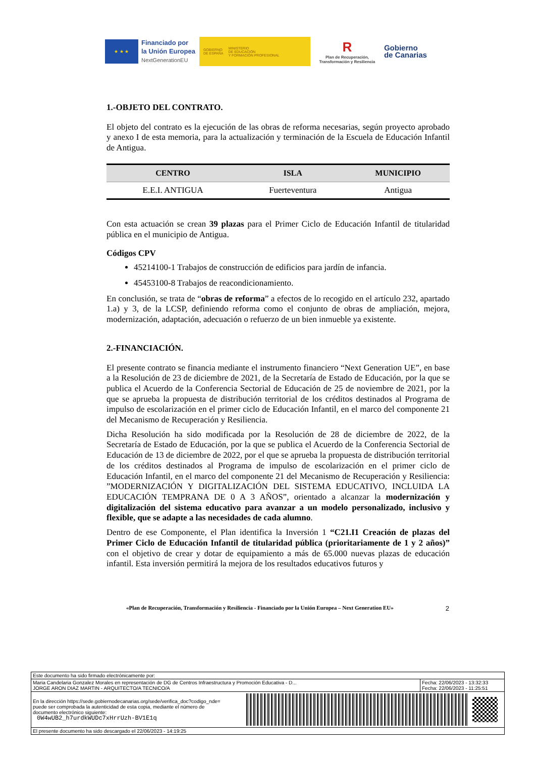★ ★ ★
Financiado por
la Unión Europea
NextGenerationEU
GOBIERNO
DE ESPAÑA
MINISTERIO
DE EDUCACIÓN
Y FORMACIÓN PROFESIONAL
R
Plan de Recuperación,
Transformación y Resiliencia
Gobierno
de Canarias
1.-OBJETO DEL CONTRATO.
El objeto del contrato es la ejecución de las obras de reforma necesarias, según proyecto aprobado y anexo I de esta memoria, para la actualización y terminación de la Escuela de Educación Infantil de Antigua.
| CENTRO | ISLA | MUNICIPIO |
| --- | --- | --- |
| E.E.I. ANTIGUA | Fuerteventura | Antigua |
Con esta actuación se crean 39 plazas para el Primer Ciclo de Educación Infantil de titularidad pública en el municipio de Antigua.
Códigos CPV
45214100-1 Trabajos de construcción de edificios para jardín de infancia.
45453100-8 Trabajos de reacondicionamiento.
En conclusión, se trata de “obras de reforma” a efectos de lo recogido en el artículo 232, apartado 1.a) y 3, de la LCSP, definiendo reforma como el conjunto de obras de ampliación, mejora, modernización, adaptación, adecuación o refuerzo de un bien inmueble ya existente.
2.-FINANCIACIÓN.
El presente contrato se financia mediante el instrumento financiero “Next Generation UE”, en base a la Resolución de 23 de diciembre de 2021, de la Secretaría de Estado de Educación, por la que se publica el Acuerdo de la Conferencia Sectorial de Educación de 25 de noviembre de 2021, por la que se aprueba la propuesta de distribución territorial de los créditos destinados al Programa de impulso de escolarización en el primer ciclo de Educación Infantil, en el marco del componente 21 del Mecanismo de Recuperación y Resiliencia.
Dicha Resolución ha sido modificada por la Resolución de 28 de diciembre de 2022, de la Secretaría de Estado de Educación, por la que se publica el Acuerdo de la Conferencia Sectorial de Educación de 13 de diciembre de 2022, por el que se aprueba la propuesta de distribución territorial de los créditos destinados al Programa de impulso de escolarización en el primer ciclo de Educación Infantil, en el marco del componente 21 del Mecanismo de Recuperación y Resiliencia: ”MODERNIZACIÓN Y DIGITALIZACIÓN DEL SISTEMA EDUCATIVO, INCLUIDA LA EDUCACIÓN TEMPRANA DE 0 A 3 AÑOS”, orientado a alcanzar la modernización y digitalización del sistema educativo para avanzar a un modelo personalizado, inclusivo y flexible, que se adapte a las necesidades de cada alumno.
Dentro de ese Componente, el Plan identifica la Inversión 1 “C21.I1 Creación de plazas del Primer Ciclo de Educación Infantil de titularidad pública (prioritariamente de 1 y 2 años)” con el objetivo de crear y dotar de equipamiento a más de 65.000 nuevas plazas de educación infantil. Esta inversión permitirá la mejora de los resultados educativos futuros y
«Plan de Recuperación, Transformación y Resiliencia - Financiado por la Unión Europea – Next Generation EU» 2
Este documento ha sido firmado electrónicamente por:
Maria Candelaria Gonzalez Morales en representación de DG de Centros Infraestructura y Promoción Educativa - D...
JORGE ARON DIAZ MARTIN - ARQUITECTO/A TECNICO/A
Fecha: 22/06/2023 - 13:32:33
Fecha: 22/06/2023 - 11:25:51
En la dirección https://sede.gobiernodecanarias.org/sede/verifica_doc?codigo_nde=
puede ser comprobada la autenticidad de esta copia, mediante el número de
documento electrónico siguiente:
0W4wUB2_h7urdkWUDc7xHrrUzh-BV1E1q
El presente documento ha sido descargado el 22/06/2023 - 14:19:25